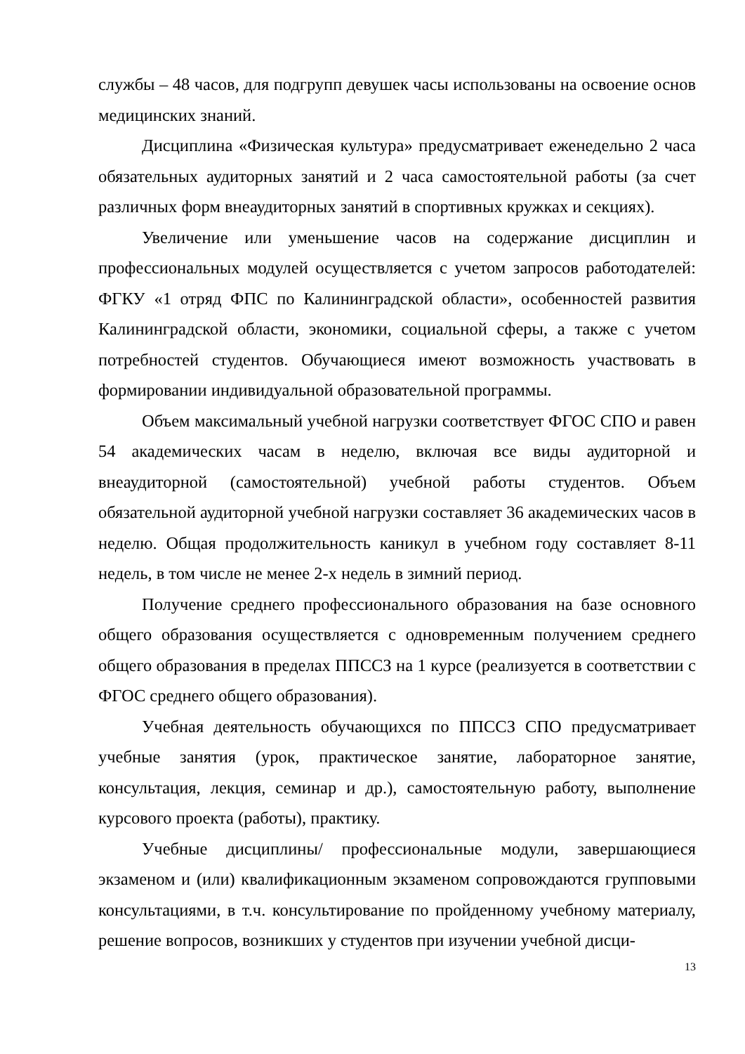службы – 48 часов, для подгрупп девушек часы использованы на освоение основ медицинских знаний.
Дисциплина «Физическая культура» предусматривает еженедельно 2 часа обязательных аудиторных занятий и 2 часа самостоятельной работы (за счет различных форм внеаудиторных занятий в спортивных кружках и секциях).
Увеличение или уменьшение часов на содержание дисциплин и профессиональных модулей осуществляется с учетом запросов работодателей: ФГКУ «1 отряд ФПС по Калининградской области», особенностей развития Калининградской области, экономики, социальной сферы, а также с учетом потребностей студентов. Обучающиеся имеют возможность участвовать в формировании индивидуальной образовательной программы.
Объем максимальный учебной нагрузки соответствует ФГОС СПО и равен 54 академических часам в неделю, включая все виды аудиторной и внеаудиторной (самостоятельной) учебной работы студентов. Объем обязательной аудиторной учебной нагрузки составляет 36 академических часов в неделю. Общая продолжительность каникул в учебном году составляет 8-11 недель, в том числе не менее 2-х недель в зимний период.
Получение среднего профессионального образования на базе основного общего образования осуществляется с одновременным получением среднего общего образования в пределах ППССЗ на 1 курсе (реализуется в соответствии с ФГОС среднего общего образования).
Учебная деятельность обучающихся по ППССЗ СПО предусматривает учебные занятия (урок, практическое занятие, лабораторное занятие, консультация, лекция, семинар и др.), самостоятельную работу, выполнение курсового проекта (работы), практику.
Учебные дисциплины/ профессиональные модули, завершающиеся экзаменом и (или) квалификационным экзаменом сопровождаются групповыми консультациями, в т.ч. консультирование по пройденному учебному материалу, решение вопросов, возникших у студентов при изучении учебной дисци-
13